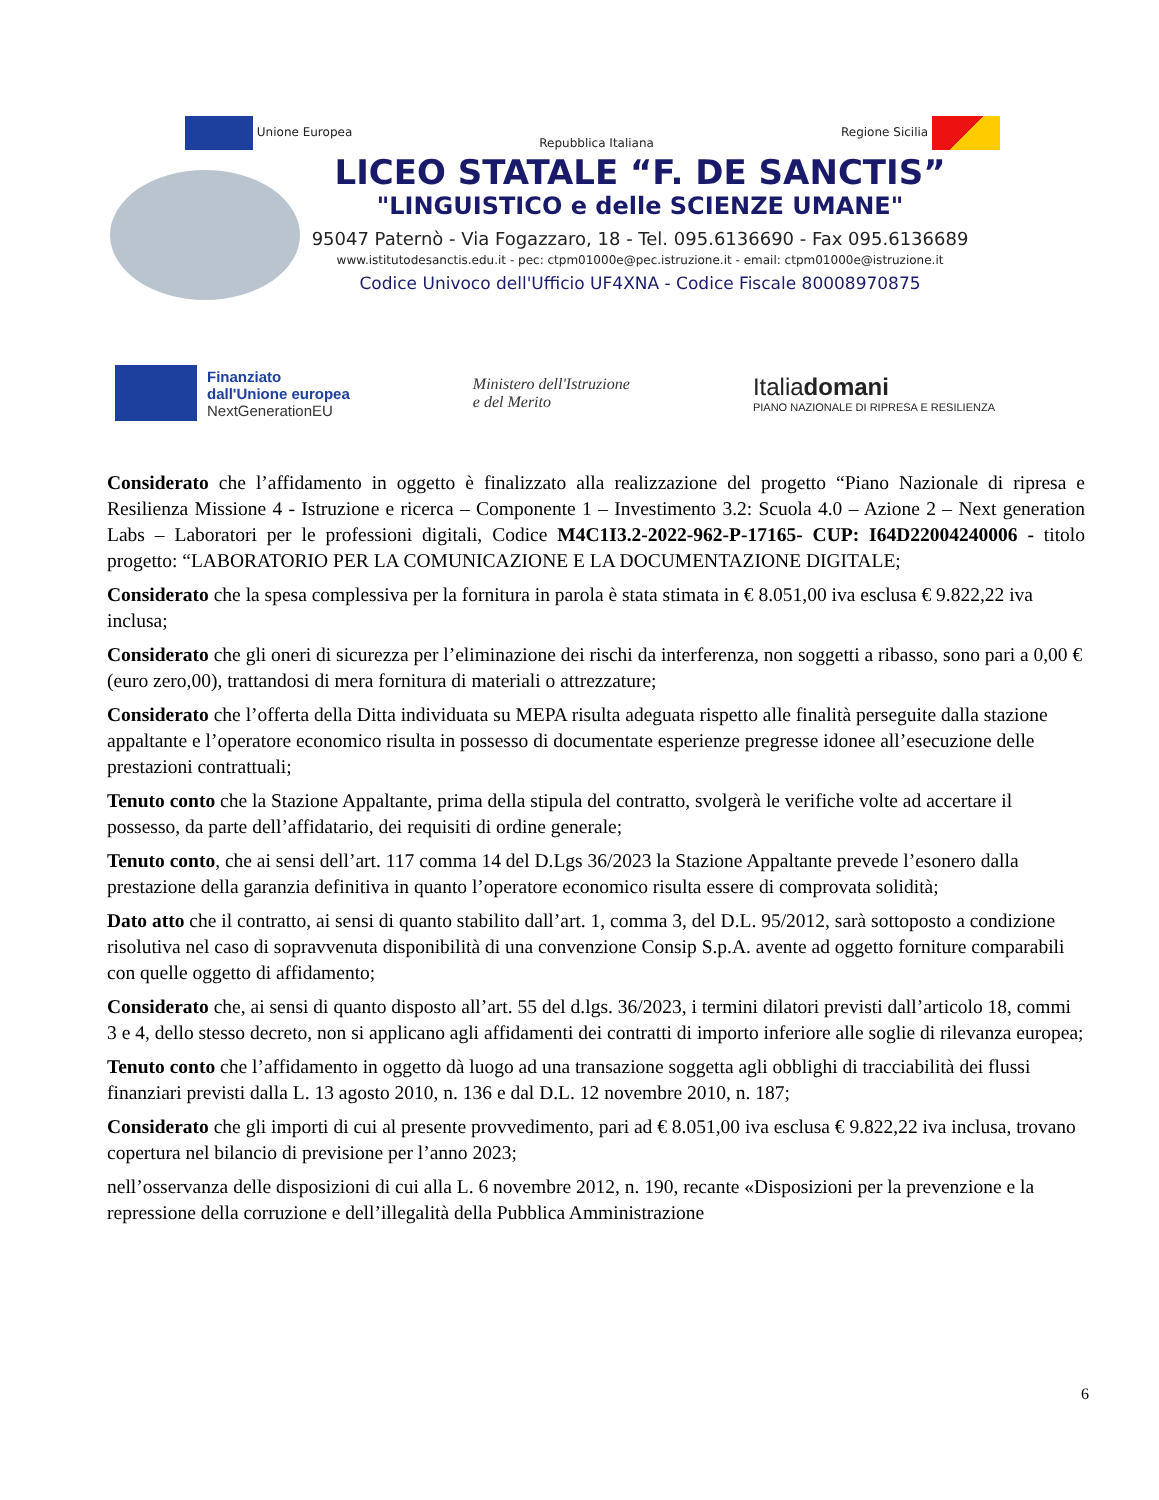Unione Europea Repubblica Italiana Regione Sicilia
LICEO STATALE “F. DE SANCTIS”
"LINGUISTICO e delle SCIENZE UMANE"
95047 Paternò - Via Fogazzaro, 18 - Tel. 095.6136690 - Fax 095.6136689
www.istitutodesanctis.edu.it - pec: ctpm01000e@pec.istruzione.it - email: ctpm01000e@istruzione.it
Codice Univoco dell'Ufficio UF4XNA - Codice Fiscale 80008970875
Finanziato
dall'Unione europea
NextGenerationEU
Ministero dell'Istruzione
e del Merito
Italiadomani
PIANO NAZIONALE DI RIPRESA E RESILIENZA
Considerato che l’affidamento in oggetto è finalizzato alla realizzazione del progetto “Piano Nazionale di ripresa e Resilienza Missione 4 - Istruzione e ricerca – Componente 1 – Investimento 3.2: Scuola 4.0 – Azione 2 – Next generation Labs – Laboratori per le professioni digitali, Codice M4C1I3.2-2022-962-P-17165- CUP: I64D22004240006 - titolo progetto: “LABORATORIO PER LA COMUNICAZIONE E LA DOCUMENTAZIONE DIGITALE;
Considerato che la spesa complessiva per la fornitura in parola è stata stimata in € 8.051,00 iva esclusa € 9.822,22 iva inclusa;
Considerato che gli oneri di sicurezza per l’eliminazione dei rischi da interferenza, non soggetti a ribasso, sono pari a 0,00 € (euro zero,00), trattandosi di mera fornitura di materiali o attrezzature;
Considerato che l’offerta della Ditta individuata su MEPA risulta adeguata rispetto alle finalità perseguite dalla stazione appaltante e l’operatore economico risulta in possesso di documentate esperienze pregresse idonee all’esecuzione delle prestazioni contrattuali;
Tenuto conto che la Stazione Appaltante, prima della stipula del contratto, svolgerà le verifiche volte ad accertare il possesso, da parte dell’affidatario, dei requisiti di ordine generale;
Tenuto conto, che ai sensi dell’art. 117 comma 14 del D.Lgs 36/2023 la Stazione Appaltante prevede l’esonero dalla prestazione della garanzia definitiva in quanto l’operatore economico risulta essere di comprovata solidità;
Dato atto che il contratto, ai sensi di quanto stabilito dall’art. 1, comma 3, del D.L. 95/2012, sarà sottoposto a condizione risolutiva nel caso di sopravvenuta disponibilità di una convenzione Consip S.p.A. avente ad oggetto forniture comparabili con quelle oggetto di affidamento;
Considerato che, ai sensi di quanto disposto all’art. 55 del d.lgs. 36/2023, i termini dilatori previsti dall’articolo 18, commi 3 e 4, dello stesso decreto, non si applicano agli affidamenti dei contratti di importo inferiore alle soglie di rilevanza europea;
Tenuto conto che l’affidamento in oggetto dà luogo ad una transazione soggetta agli obblighi di tracciabilità dei flussi finanziari previsti dalla L. 13 agosto 2010, n. 136 e dal D.L. 12 novembre 2010, n. 187;
Considerato che gli importi di cui al presente provvedimento, pari ad € 8.051,00 iva esclusa € 9.822,22 iva inclusa, trovano copertura nel bilancio di previsione per l’anno 2023;
nell’osservanza delle disposizioni di cui alla L. 6 novembre 2012, n. 190, recante «Disposizioni per la prevenzione e la repressione della corruzione e dell’illegalità della Pubblica Amministrazione
6